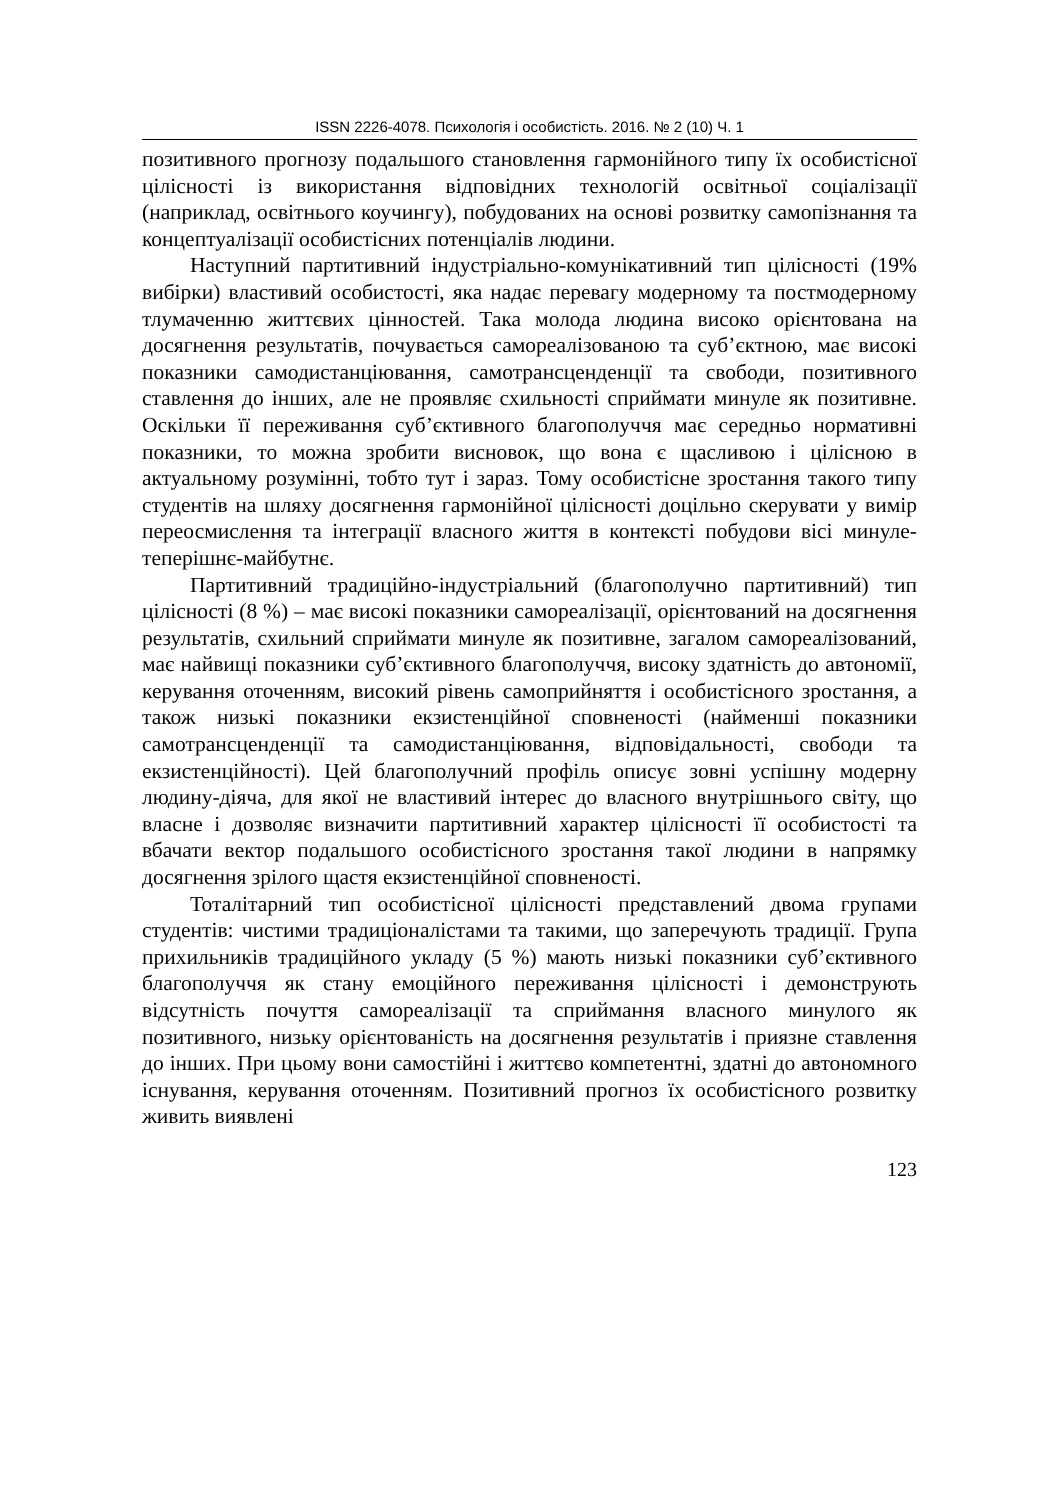ISSN 2226-4078. Психологія і особистість. 2016. № 2 (10) Ч. 1
позитивного прогнозу подальшого становлення гармонійного типу їх особистісної цілісності із використання відповідних технологій освітньої соціалізації (наприклад, освітнього коучингу), побудованих на основі розвитку самопізнання та концептуалізації особистісних потенціалів людини.
Наступний партитивний індустріально-комунікативний тип цілісності (19% вибірки) властивий особистості, яка надає перевагу модерному та постмодерному тлумаченню життєвих цінностей. Така молода людина високо орієнтована на досягнення результатів, почувається самореалізованою та суб’єктною, має високі показники самодистанціювання, самотрансценденції та свободи, позитивного ставлення до інших, але не проявляє схильності сприймати минуле як позитивне. Оскільки її переживання суб’єктивного благополуччя має середньо нормативні показники, то можна зробити висновок, що вона є щасливою і цілісною в актуальному розумінні, тобто тут і зараз. Тому особистісне зростання такого типу студентів на шляху досягнення гармонійної цілісності доцільно скерувати у вимір переосмислення та інтеграції власного життя в контексті побудови вісі минуле-теперішнє-майбутнє.
Партитивний традиційно-індустріальний (благополучно партитивний) тип цілісності (8 %) – має високі показники самореалізації, орієнтований на досягнення результатів, схильний сприймати минуле як позитивне, загалом самореалізований, має найвищі показники суб’єктивного благополуччя, високу здатність до автономії, керування оточенням, високий рівень самоприйняття і особистісного зростання, а також низькі показники екзистенційної сповненості (найменші показники самотрансценденції та самодистанціювання, відповідальності, свободи та екзистенційності). Цей благополучний профіль описує зовні успішну модерну людину-діяча, для якої не властивий інтерес до власного внутрішнього світу, що власне і дозволяє визначити партитивний характер цілісності її особистості та вбачати вектор подальшого особистісного зростання такої людини в напрямку досягнення зрілого щастя екзистенційної сповненості.
Тоталітарний тип особистісної цілісності представлений двома групами студентів: чистими традиціоналістами та такими, що заперечують традиції. Група прихильників традиційного укладу (5 %) мають низькі показники суб’єктивного благополуччя як стану емоційного переживання цілісності і демонструють відсутність почуття самореалізації та сприймання власного минулого як позитивного, низьку орієнтованість на досягнення результатів і приязне ставлення до інших. При цьому вони самостійні і життєво компетентні, здатні до автономного існування, керування оточенням. Позитивний прогноз їх особистісного розвитку живить виявлені
123